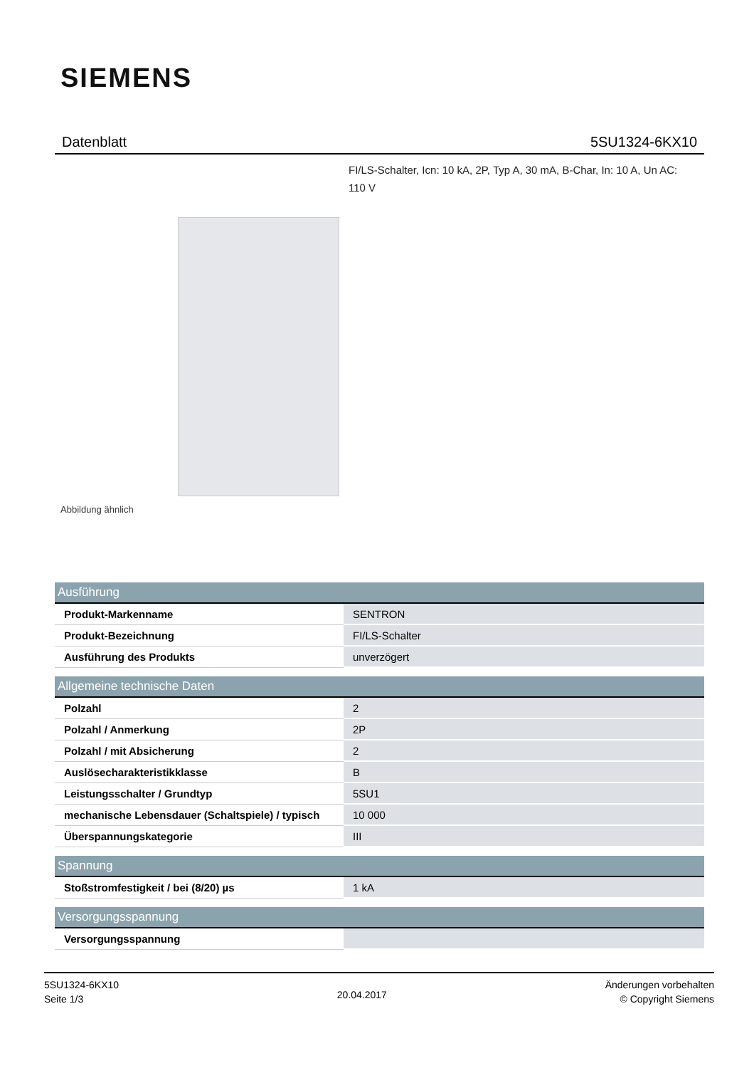SIEMENS
Datenblatt 5SU1324-6KX10
FI/LS-Schalter, Icn: 10 kA, 2P, Typ A, 30 mA, B-Char, In: 10 A, Un AC: 110 V
Abbildung ähnlich
| Ausführung | |
| --- | --- |
| Produkt-Markenname | SENTRON |
| Produkt-Bezeichnung | FI/LS-Schalter |
| Ausführung des Produkts | unverzögert |
| Allgemeine technische Daten | |
| Polzahl | 2 |
| Polzahl / Anmerkung | 2P |
| Polzahl / mit Absicherung | 2 |
| Auslösecharakteristikklasse | B |
| Leistungsschalter / Grundtyp | 5SU1 |
| mechanische Lebensdauer (Schaltspiele) / typisch | 10 000 |
| Überspannungskategorie | III |
| Spannung | |
| Stoßstromfestigkeit / bei (8/20) µs | 1 kA |
| Versorgungsspannung | |
| Versorgungsspannung | |
5SU1324-6KX10
Seite 1/3
20.04.2017
Änderungen vorbehalten
© Copyright Siemens